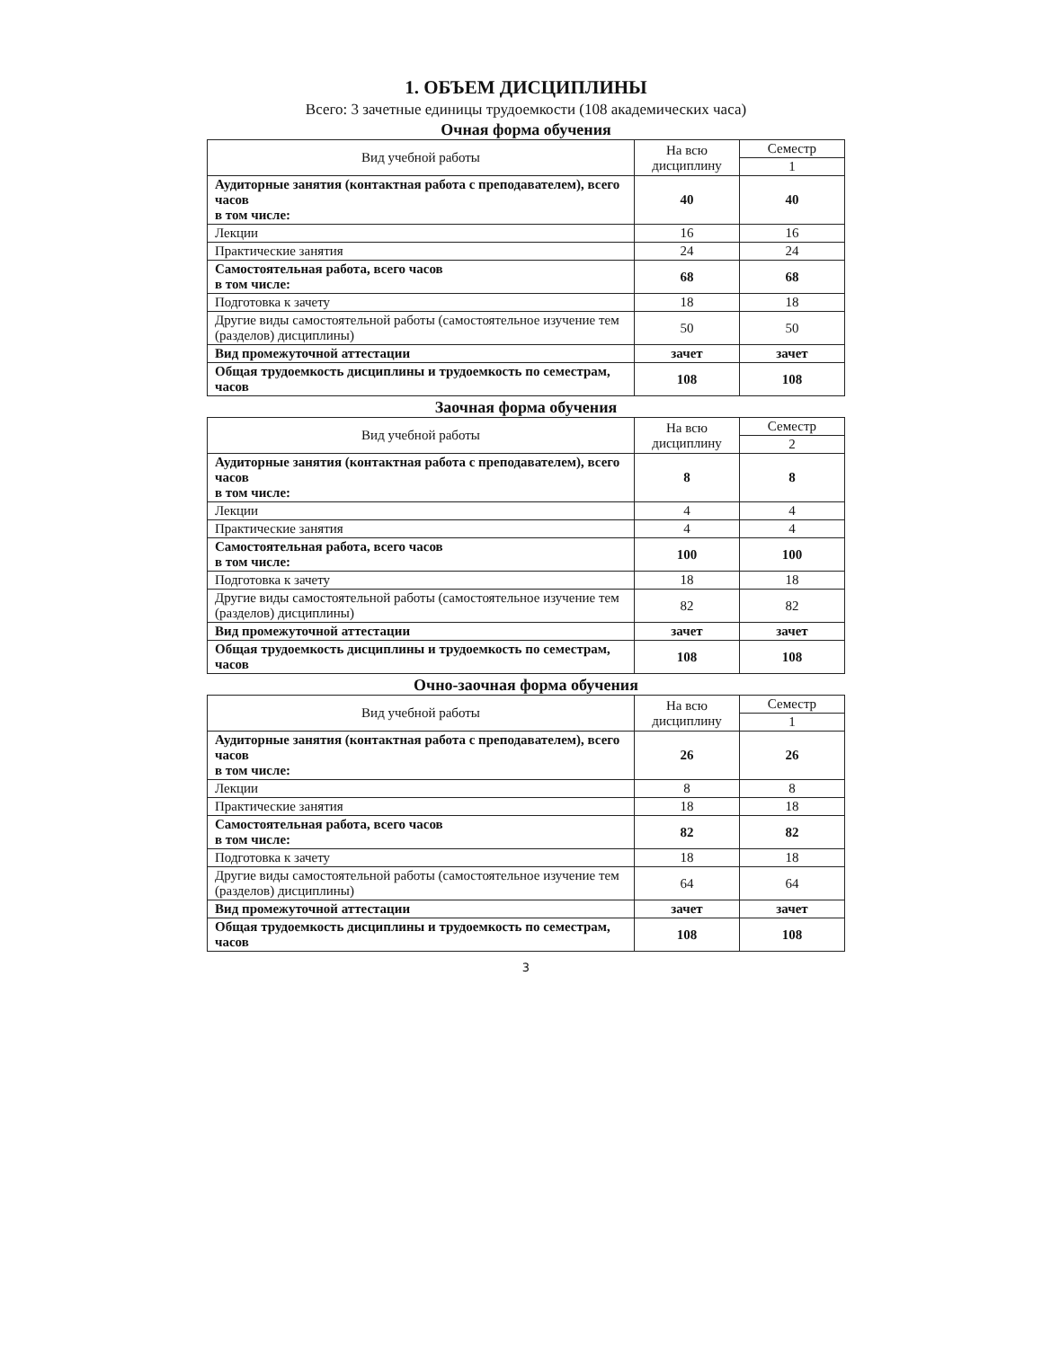1. ОБЪЕМ ДИСЦИПЛИНЫ
Всего: 3 зачетные единицы трудоемкости (108 академических часа)
Очная форма обучения
| Вид учебной работы | На всю дисциплину | Семестр |
| --- | --- | --- |
| | | 1 |
| Аудиторные занятия (контактная работа с преподавателем), всего часов в том числе: | 40 | 40 |
| Лекции | 16 | 16 |
| Практические занятия | 24 | 24 |
| Самостоятельная работа, всего часов в том числе: | 68 | 68 |
| Подготовка к зачету | 18 | 18 |
| Другие виды самостоятельной работы (самостоятельное изучение тем (разделов) дисциплины) | 50 | 50 |
| Вид промежуточной аттестации | зачет | зачет |
| Общая трудоемкость дисциплины и трудоемкость по семестрам, часов | 108 | 108 |
Заочная форма обучения
| Вид учебной работы | На всю дисциплину | Семестр |
| --- | --- | --- |
| | | 2 |
| Аудиторные занятия (контактная работа с преподавателем), всего часов в том числе: | 8 | 8 |
| Лекции | 4 | 4 |
| Практические занятия | 4 | 4 |
| Самостоятельная работа, всего часов в том числе: | 100 | 100 |
| Подготовка к зачету | 18 | 18 |
| Другие виды самостоятельной работы (самостоятельное изучение тем (разделов) дисциплины) | 82 | 82 |
| Вид промежуточной аттестации | зачет | зачет |
| Общая трудоемкость дисциплины и трудоемкость по семестрам, часов | 108 | 108 |
Очно-заочная форма обучения
| Вид учебной работы | На всю дисциплину | Семестр |
| --- | --- | --- |
| | | 1 |
| Аудиторные занятия (контактная работа с преподавателем), всего часов в том числе: | 26 | 26 |
| Лекции | 8 | 8 |
| Практические занятия | 18 | 18 |
| Самостоятельная работа, всего часов в том числе: | 82 | 82 |
| Подготовка к зачету | 18 | 18 |
| Другие виды самостоятельной работы (самостоятельное изучение тем (разделов) дисциплины) | 64 | 64 |
| Вид промежуточной аттестации | зачет | зачет |
| Общая трудоемкость дисциплины и трудоемкость по семестрам, часов | 108 | 108 |
3